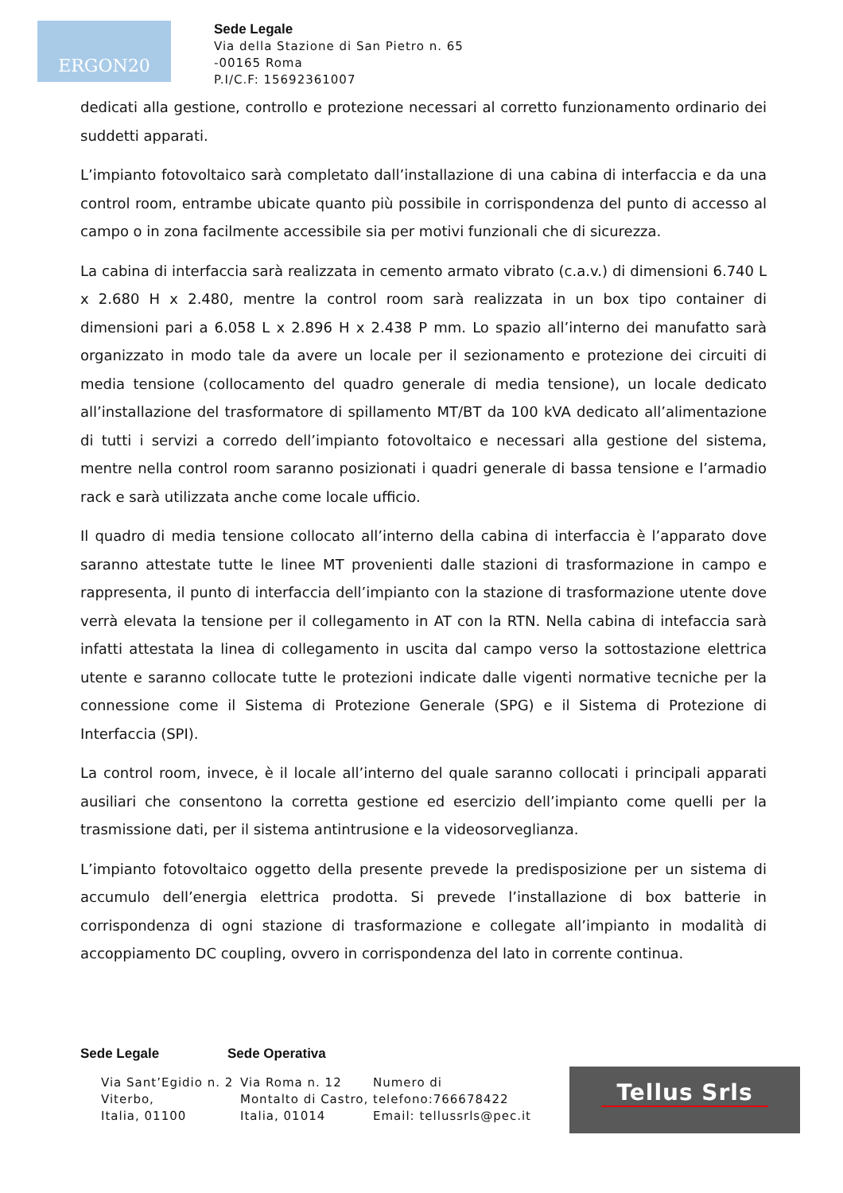ERGON20
Sede Legale
Via della Stazione di San Pietro n. 65
-00165 Roma
P.I/C.F: 15692361007
dedicati alla gestione, controllo e protezione necessari al corretto funzionamento ordinario dei suddetti apparati.
L’impianto fotovoltaico sarà completato dall’installazione di una cabina di interfaccia e da una control room, entrambe ubicate quanto più possibile in corrispondenza del punto di accesso al campo o in zona facilmente accessibile sia per motivi funzionali che di sicurezza.
La cabina di interfaccia sarà realizzata in cemento armato vibrato (c.a.v.) di dimensioni 6.740 L x 2.680 H x 2.480, mentre la control room sarà realizzata in un box tipo container di dimensioni pari a 6.058 L x 2.896 H x 2.438 P mm. Lo spazio all’interno dei manufatto sarà organizzato in modo tale da avere un locale per il sezionamento e protezione dei circuiti di media tensione (collocamento del quadro generale di media tensione), un locale dedicato all’installazione del trasformatore di spillamento MT/BT da 100 kVA dedicato all’alimentazione di tutti i servizi a corredo dell’impianto fotovoltaico e necessari alla gestione del sistema, mentre nella control room saranno posizionati i quadri generale di bassa tensione e l’armadio rack e sarà utilizzata anche come locale ufficio.
Il quadro di media tensione collocato all’interno della cabina di interfaccia è l’apparato dove saranno attestate tutte le linee MT provenienti dalle stazioni di trasformazione in campo e rappresenta, il punto di interfaccia dell’impianto con la stazione di trasformazione utente dove verrà elevata la tensione per il collegamento in AT con la RTN. Nella cabina di intefaccia sarà infatti attestata la linea di collegamento in uscita dal campo verso la sottostazione elettrica utente e saranno collocate tutte le protezioni indicate dalle vigenti normative tecniche per la connessione come il Sistema di Protezione Generale (SPG) e il Sistema di Protezione di Interfaccia (SPI).
La control room, invece, è il locale all’interno del quale saranno collocati i principali apparati ausiliari che consentono la corretta gestione ed esercizio dell’impianto come quelli per la trasmissione dati, per il sistema antintrusione e la videosorveglianza.
L’impianto fotovoltaico oggetto della presente prevede la predisposizione per un sistema di accumulo dell’energia elettrica prodotta. Si prevede l’installazione di box batterie in corrispondenza di ogni stazione di trasformazione e collegate all’impianto in modalità di accoppiamento DC coupling, ovvero in corrispondenza del lato in corrente continua.
Sede Legale Sede Operativa
Via Sant’Egidio n. 2
Viterbo,
Italia, 01100
Via Roma n. 12
Montalto di Castro,
Italia, 01014
Numero di
telefono:766678422
Email: tellussrls@pec.it
Tellus Srls